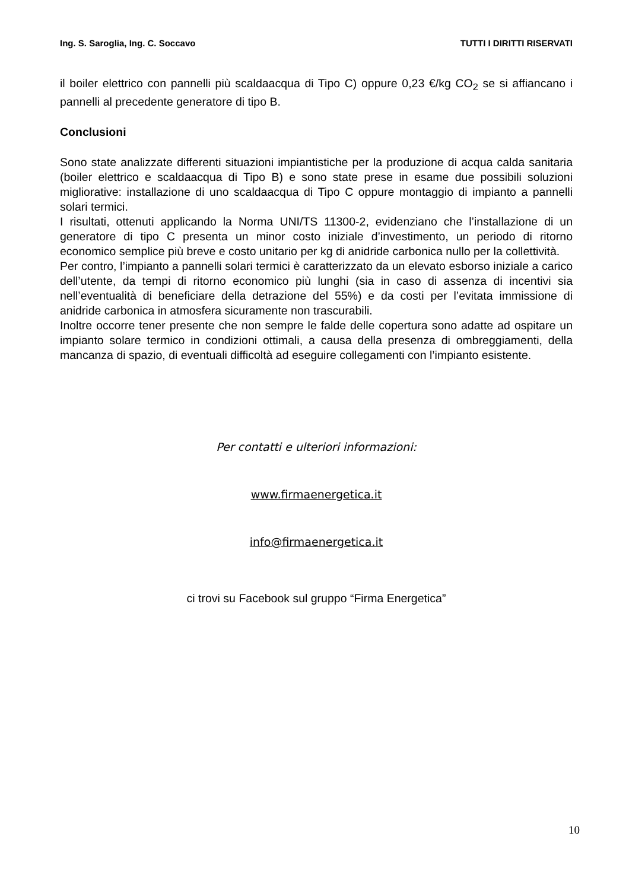Ing. S. Saroglia, Ing. C. Soccavo TUTTI I DIRITTI RISERVATI
il boiler elettrico con pannelli più scaldaacqua di Tipo C) oppure 0,23 €/kg CO<sub>2</sub> se si affiancano i pannelli al precedente generatore di tipo B.
Conclusioni
Sono state analizzate differenti situazioni impiantistiche per la produzione di acqua calda sanitaria (boiler elettrico e scaldaacqua di Tipo B) e sono state prese in esame due possibili soluzioni migliorative: installazione di uno scaldaacqua di Tipo C oppure montaggio di impianto a pannelli solari termici.
I risultati, ottenuti applicando la Norma UNI/TS 11300-2, evidenziano che l’installazione di un generatore di tipo C presenta un minor costo iniziale d’investimento, un periodo di ritorno economico semplice più breve e costo unitario per kg di anidride carbonica nullo per la collettività.
Per contro, l’impianto a pannelli solari termici è caratterizzato da un elevato esborso iniziale a carico dell’utente, da tempi di ritorno economico più lunghi (sia in caso di assenza di incentivi sia nell’eventualità di beneficiare della detrazione del 55%) e da costi per l’evitata immissione di anidride carbonica in atmosfera sicuramente non trascurabili.
Inoltre occorre tener presente che non sempre le falde delle copertura sono adatte ad ospitare un impianto solare termico in condizioni ottimali, a causa della presenza di ombreggiamenti, della mancanza di spazio, di eventuali difficoltà ad eseguire collegamenti con l’impianto esistente.
Per contatti e ulteriori informazioni:
www.firmaenergetica.it
info@firmaenergetica.it
ci trovi su Facebook sul gruppo “Firma Energetica”
10